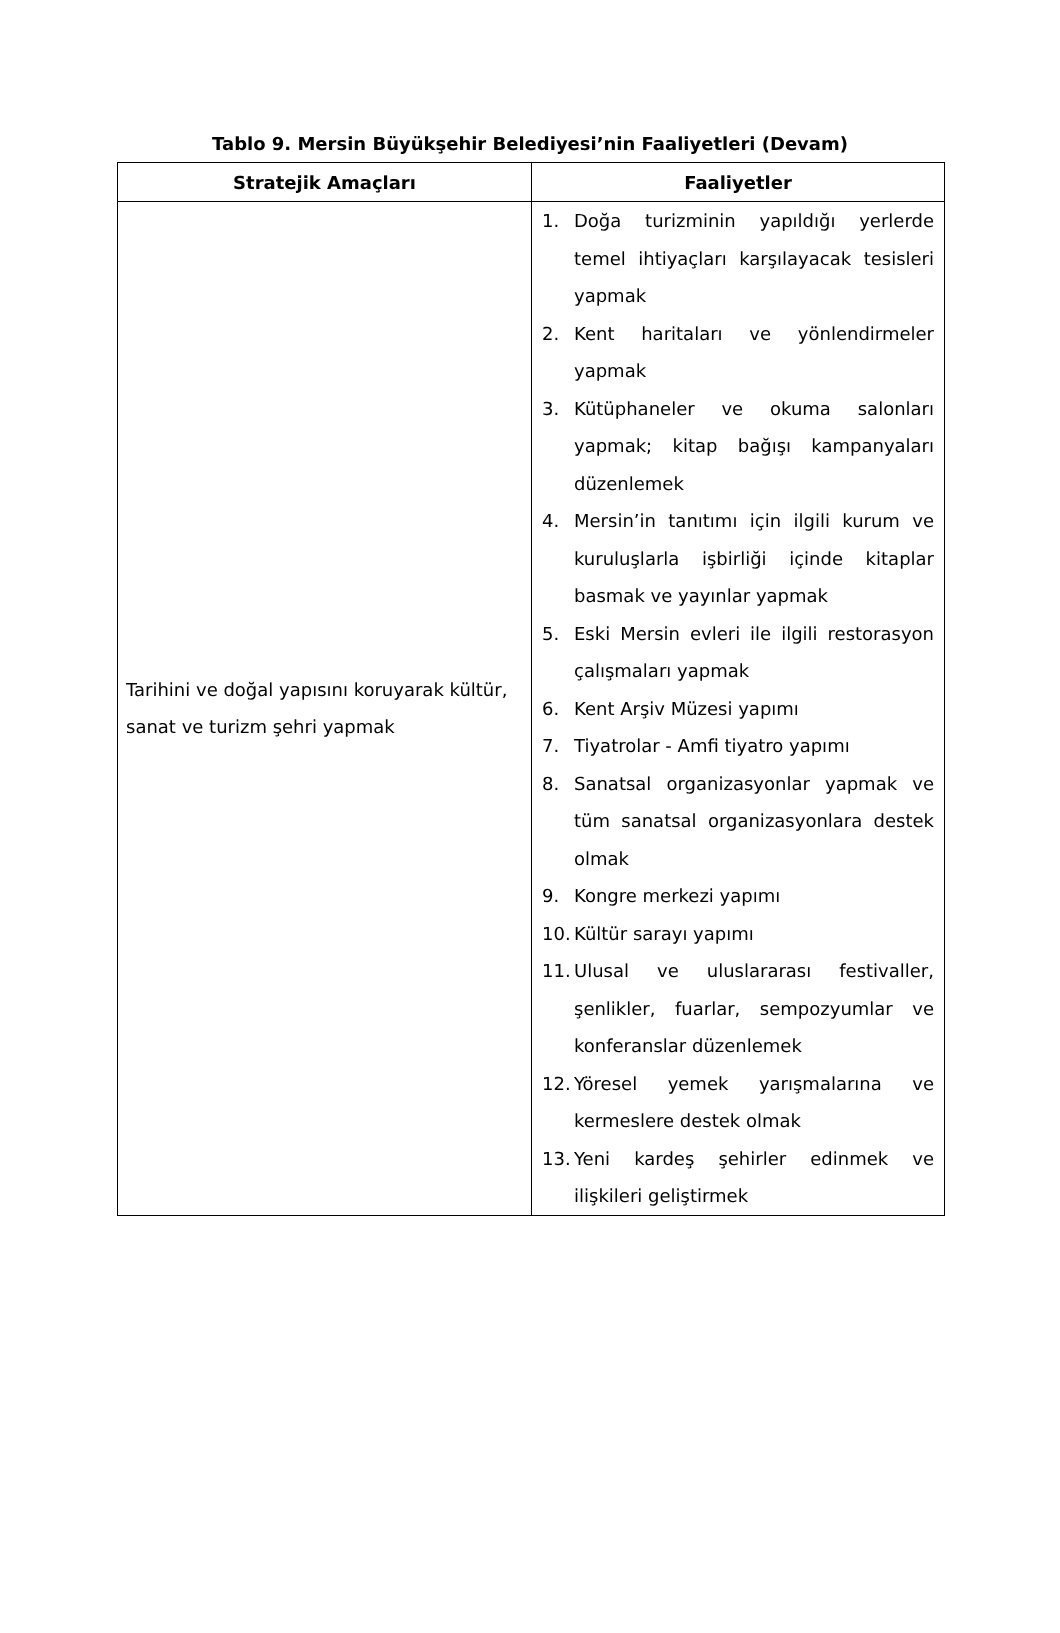Tablo 9. Mersin Büyükşehir Belediyesi’nin Faaliyetleri (Devam)
| Stratejik Amaçları | Faaliyetler |
| --- | --- |
| Tarihini ve doğal yapısını koruyarak kültür, sanat ve turizm şehri yapmak | 1. Doğa turizminin yapıldığı yerlerde temel ihtiyaçları karşılayacak tesisleri yapmak 2. Kent haritaları ve yönlendirmeler yapmak 3. Kütüphaneler ve okuma salonları yapmak; kitap bağışı kampanyaları düzenlemek 4. Mersin’in tanıtımı için ilgili kurum ve kuruluşlarla işbirliği içinde kitaplar basmak ve yayınlar yapmak 5. Eski Mersin evleri ile ilgili restorasyon çalışmaları yapmak 6. Kent Arşiv Müzesi yapımı 7. Tiyatrolar - Amfi tiyatro yapımı 8. Sanatsal organizasyonlar yapmak ve tüm sanatsal organizasyonlara destek olmak 9. Kongre merkezi yapımı 10. Kültür sarayı yapımı 11. Ulusal ve uluslararası festivaller, şenlikler, fuarlar, sempozyumlar ve konferanslar düzenlemek 12. Yöresel yemek yarışmalarına ve kermeslere destek olmak 13. Yeni kardeş şehirler edinmek ve ilişkileri geliştirmek |